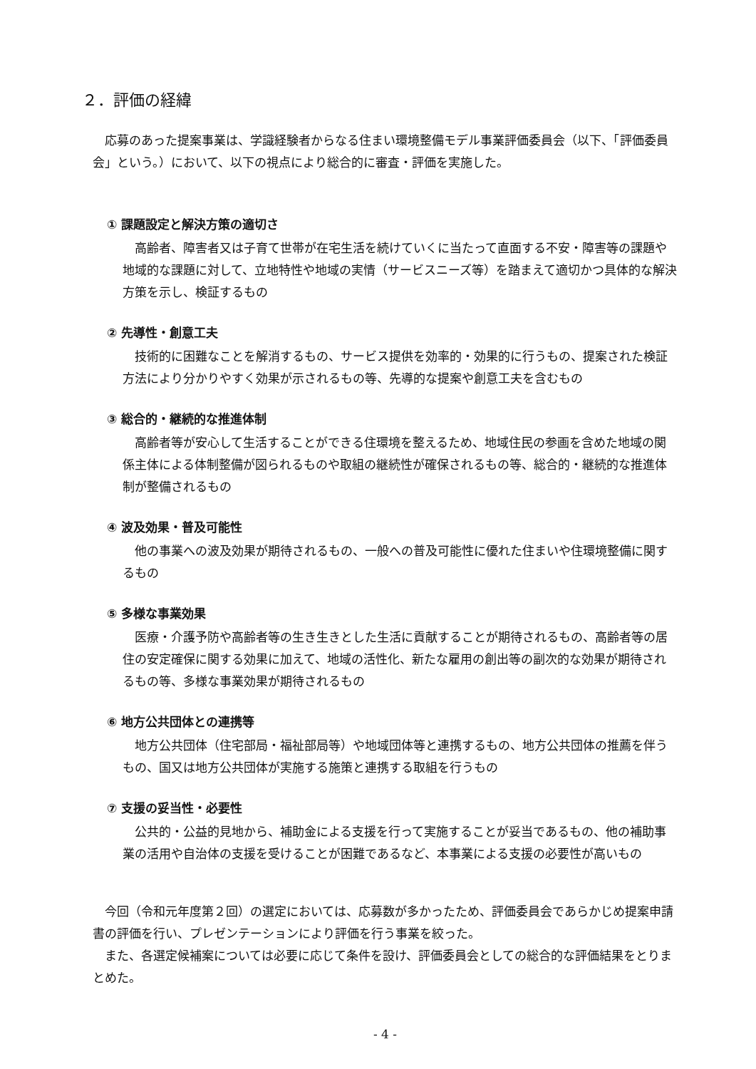２．評価の経緯
応募のあった提案事業は、学識経験者からなる住まい環境整備モデル事業評価委員会（以下、「評価委員会」という。）において、以下の視点により総合的に審査・評価を実施した。
① 課題設定と解決方策の適切さ
高齢者、障害者又は子育て世帯が在宅生活を続けていくに当たって直面する不安・障害等の課題や地域的な課題に対して、立地特性や地域の実情（サービスニーズ等）を踏まえて適切かつ具体的な解決方策を示し、検証するもの
② 先導性・創意工夫
技術的に困難なことを解消するもの、サービス提供を効率的・効果的に行うもの、提案された検証方法により分かりやすく効果が示されるもの等、先導的な提案や創意工夫を含むもの
③ 総合的・継続的な推進体制
高齢者等が安心して生活することができる住環境を整えるため、地域住民の参画を含めた地域の関係主体による体制整備が図られるものや取組の継続性が確保されるもの等、総合的・継続的な推進体制が整備されるもの
④ 波及効果・普及可能性
他の事業への波及効果が期待されるもの、一般への普及可能性に優れた住まいや住環境整備に関するもの
⑤ 多様な事業効果
医療・介護予防や高齢者等の生き生きとした生活に貢献することが期待されるもの、高齢者等の居住の安定確保に関する効果に加えて、地域の活性化、新たな雇用の創出等の副次的な効果が期待されるもの等、多様な事業効果が期待されるもの
⑥ 地方公共団体との連携等
地方公共団体（住宅部局・福祉部局等）や地域団体等と連携するもの、地方公共団体の推薦を伴うもの、国又は地方公共団体が実施する施策と連携する取組を行うもの
⑦ 支援の妥当性・必要性
公共的・公益的見地から、補助金による支援を行って実施することが妥当であるもの、他の補助事業の活用や自治体の支援を受けることが困難であるなど、本事業による支援の必要性が高いもの
今回（令和元年度第２回）の選定においては、応募数が多かったため、評価委員会であらかじめ提案申請書の評価を行い、プレゼンテーションにより評価を行う事業を絞った。
また、各選定候補案については必要に応じて条件を設け、評価委員会としての総合的な評価結果をとりまとめた。
- 4 -